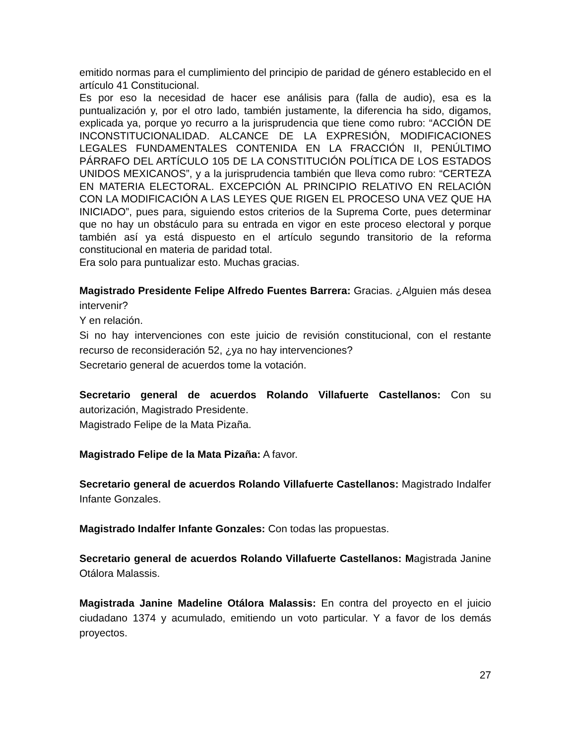emitido normas para el cumplimiento del principio de paridad de género establecido en el artículo 41 Constitucional.
Es por eso la necesidad de hacer ese análisis para (falla de audio), esa es la puntualización y, por el otro lado, también justamente, la diferencia ha sido, digamos, explicada ya, porque yo recurro a la jurisprudencia que tiene como rubro: “ACCIÓN DE INCONSTITUCIONALIDAD. ALCANCE DE LA EXPRESIÓN, MODIFICACIONES LEGALES FUNDAMENTALES CONTENIDA EN LA FRACCIÓN II, PENÚLTIMO PÁRRAFO DEL ARTÍCULO 105 DE LA CONSTITUCIÓN POLÍTICA DE LOS ESTADOS UNIDOS MEXICANOS”, y a la jurisprudencia también que lleva como rubro: “CERTEZA EN MATERIA ELECTORAL. EXCEPCIÓN AL PRINCIPIO RELATIVO EN RELACIÓN CON LA MODIFICACIÓN A LAS LEYES QUE RIGEN EL PROCESO UNA VEZ QUE HA INICIADO”, pues para, siguiendo estos criterios de la Suprema Corte, pues determinar que no hay un obstáculo para su entrada en vigor en este proceso electoral y porque también así ya está dispuesto en el artículo segundo transitorio de la reforma constitucional en materia de paridad total.
Era solo para puntualizar esto. Muchas gracias.
Magistrado Presidente Felipe Alfredo Fuentes Barrera: Gracias. ¿Alguien más desea intervenir?
Y en relación.
Si no hay intervenciones con este juicio de revisión constitucional, con el restante recurso de reconsideración 52, ¿ya no hay intervenciones?
Secretario general de acuerdos tome la votación.
Secretario general de acuerdos Rolando Villafuerte Castellanos: Con su autorización, Magistrado Presidente.
Magistrado Felipe de la Mata Pizaña.
Magistrado Felipe de la Mata Pizaña: A favor.
Secretario general de acuerdos Rolando Villafuerte Castellanos: Magistrado Indalfer Infante Gonzales.
Magistrado Indalfer Infante Gonzales: Con todas las propuestas.
Secretario general de acuerdos Rolando Villafuerte Castellanos: Magistrada Janine Otálora Malassis.
Magistrada Janine Madeline Otálora Malassis: En contra del proyecto en el juicio ciudadano 1374 y acumulado, emitiendo un voto particular. Y a favor de los demás proyectos.
27